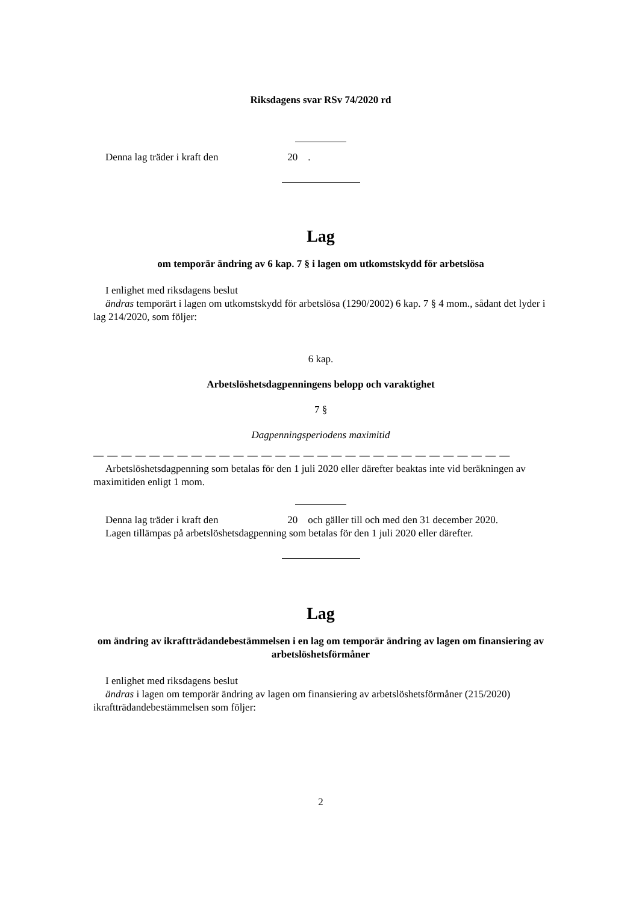Riksdagens svar RSv 74/2020 rd
Denna lag träder i kraft den 20 .
Lag
om temporär ändring av 6 kap. 7 § i lagen om utkomstskydd för arbetslösa
I enlighet med riksdagens beslut
ändras temporärt i lagen om utkomstskydd för arbetslösa (1290/2002) 6 kap. 7 § 4 mom., sådant det lyder i lag 214/2020, som följer:
6 kap.
Arbetslöshetsdagpenningens belopp och varaktighet
7 §
Dagpenningsperiodens maximitid
— — — — — — — — — — — — — — — — — — — — — — — — — — — — — —
Arbetslöshetsdagpenning som betalas för den 1 juli 2020 eller därefter beaktas inte vid beräkningen av maximitiden enligt 1 mom.
Denna lag träder i kraft den 20 och gäller till och med den 31 december 2020.
Lagen tillämpas på arbetslöshetsdagpenning som betalas för den 1 juli 2020 eller därefter.
Lag
om ändring av ikraftträdandebestämmelsen i en lag om temporär ändring av lagen om finansiering av arbetslöshetsförmåner
I enlighet med riksdagens beslut
ändras i lagen om temporär ändring av lagen om finansiering av arbetslöshetsförmåner (215/2020) ikraftträdandebestämmelsen som följer:
2